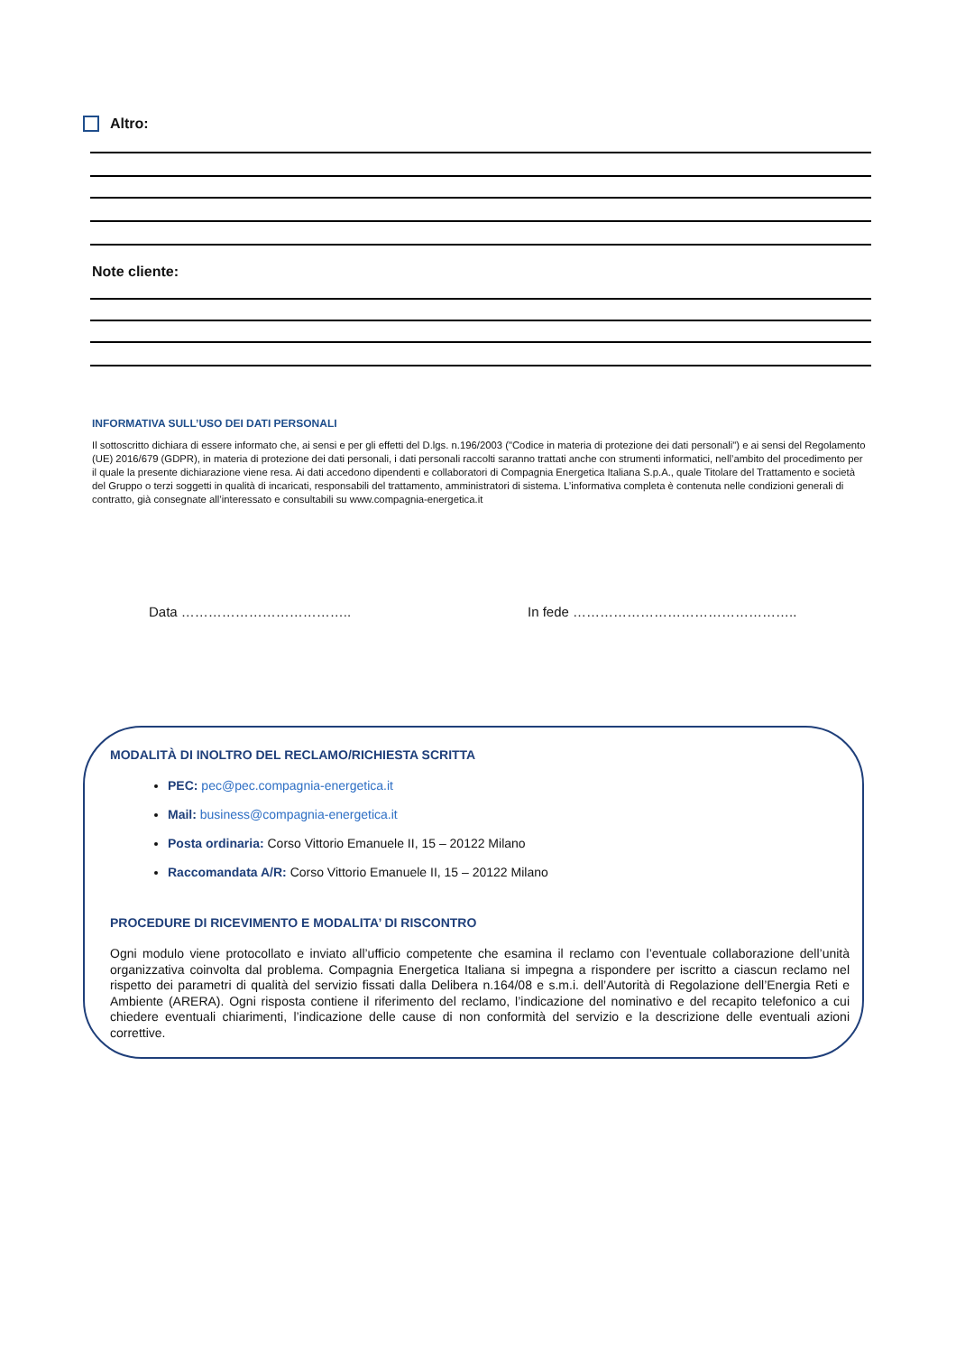Altro:
Note cliente:
INFORMATIVA SULL’USO DEI DATI PERSONALI
Il sottoscritto dichiara di essere informato che, ai sensi e per gli effetti del D.lgs. n.196/2003 ("Codice in materia di protezione dei dati personali") e ai sensi del Regolamento (UE) 2016/679 (GDPR), in materia di protezione dei dati personali, i dati personali raccolti saranno trattati anche con strumenti informatici, nell’ambito del procedimento per il quale la presente dichiarazione viene resa. Ai dati accedono dipendenti e collaboratori di Compagnia Energetica Italiana S.p.A., quale Titolare del Trattamento e società del Gruppo o terzi soggetti in qualità di incaricati, responsabili del trattamento, amministratori di sistema. L’informativa completa è contenuta nelle condizioni generali di contratto, già consegnate all’interessato e consultabili su www.compagnia-energetica.it
Data ……………………………….. In fede …………………………………………..
MODALITÀ DI INOLTRO DEL RECLAMO/RICHIESTA SCRITTA
PEC: pec@pec.compagnia-energetica.it
Mail: business@compagnia-energetica.it
Posta ordinaria: Corso Vittorio Emanuele II, 15 – 20122 Milano
Raccomandata A/R: Corso Vittorio Emanuele II, 15 – 20122 Milano
PROCEDURE DI RICEVIMENTO E MODALITA’ DI RISCONTRO
Ogni modulo viene protocollato e inviato all’ufficio competente che esamina il reclamo con l’eventuale collaborazione dell’unità organizzativa coinvolta dal problema. Compagnia Energetica Italiana si impegna a rispondere per iscritto a ciascun reclamo nel rispetto dei parametri di qualità del servizio fissati dalla Delibera n.164/08 e s.m.i. dell’Autorità di Regolazione dell’Energia Reti e Ambiente (ARERA). Ogni risposta contiene il riferimento del reclamo, l’indicazione del nominativo e del recapito telefonico a cui chiedere eventuali chiarimenti, l’indicazione delle cause di non conformità del servizio e la descrizione delle eventuali azioni correttive.